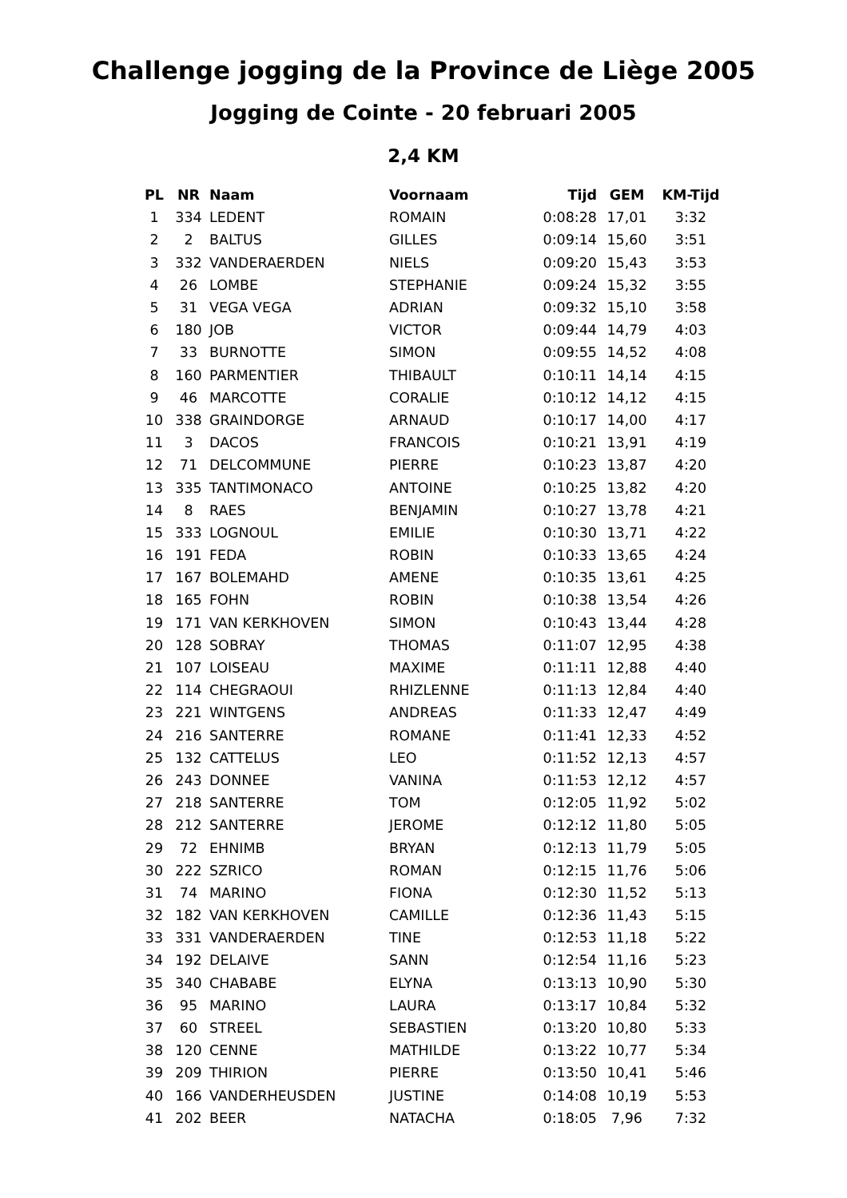Challenge jogging de la Province de Liège 2005
Jogging de Cointe - 20 februari 2005
2,4 KM
| PL | NR | Naam | Voornaam | Tijd | GEM | KM-Tijd |
| --- | --- | --- | --- | --- | --- | --- |
| 1 | 334 | LEDENT | ROMAIN | 0:08:28 | 17,01 | 3:32 |
| 2 | 2 | BALTUS | GILLES | 0:09:14 | 15,60 | 3:51 |
| 3 | 332 | VANDERAERDEN | NIELS | 0:09:20 | 15,43 | 3:53 |
| 4 | 26 | LOMBE | STEPHANIE | 0:09:24 | 15,32 | 3:55 |
| 5 | 31 | VEGA VEGA | ADRIAN | 0:09:32 | 15,10 | 3:58 |
| 6 | 180 | JOB | VICTOR | 0:09:44 | 14,79 | 4:03 |
| 7 | 33 | BURNOTTE | SIMON | 0:09:55 | 14,52 | 4:08 |
| 8 | 160 | PARMENTIER | THIBAULT | 0:10:11 | 14,14 | 4:15 |
| 9 | 46 | MARCOTTE | CORALIE | 0:10:12 | 14,12 | 4:15 |
| 10 | 338 | GRAINDORGE | ARNAUD | 0:10:17 | 14,00 | 4:17 |
| 11 | 3 | DACOS | FRANCOIS | 0:10:21 | 13,91 | 4:19 |
| 12 | 71 | DELCOMMUNE | PIERRE | 0:10:23 | 13,87 | 4:20 |
| 13 | 335 | TANTIMONACO | ANTOINE | 0:10:25 | 13,82 | 4:20 |
| 14 | 8 | RAES | BENJAMIN | 0:10:27 | 13,78 | 4:21 |
| 15 | 333 | LOGNOUL | EMILIE | 0:10:30 | 13,71 | 4:22 |
| 16 | 191 | FEDA | ROBIN | 0:10:33 | 13,65 | 4:24 |
| 17 | 167 | BOLEMAHD | AMENE | 0:10:35 | 13,61 | 4:25 |
| 18 | 165 | FOHN | ROBIN | 0:10:38 | 13,54 | 4:26 |
| 19 | 171 | VAN KERKHOVEN | SIMON | 0:10:43 | 13,44 | 4:28 |
| 20 | 128 | SOBRAY | THOMAS | 0:11:07 | 12,95 | 4:38 |
| 21 | 107 | LOISEAU | MAXIME | 0:11:11 | 12,88 | 4:40 |
| 22 | 114 | CHEGRAOUI | RHIZLENNE | 0:11:13 | 12,84 | 4:40 |
| 23 | 221 | WINTGENS | ANDREAS | 0:11:33 | 12,47 | 4:49 |
| 24 | 216 | SANTERRE | ROMANE | 0:11:41 | 12,33 | 4:52 |
| 25 | 132 | CATTELUS | LEO | 0:11:52 | 12,13 | 4:57 |
| 26 | 243 | DONNEE | VANINA | 0:11:53 | 12,12 | 4:57 |
| 27 | 218 | SANTERRE | TOM | 0:12:05 | 11,92 | 5:02 |
| 28 | 212 | SANTERRE | JEROME | 0:12:12 | 11,80 | 5:05 |
| 29 | 72 | EHNIMB | BRYAN | 0:12:13 | 11,79 | 5:05 |
| 30 | 222 | SZRICO | ROMAN | 0:12:15 | 11,76 | 5:06 |
| 31 | 74 | MARINO | FIONA | 0:12:30 | 11,52 | 5:13 |
| 32 | 182 | VAN KERKHOVEN | CAMILLE | 0:12:36 | 11,43 | 5:15 |
| 33 | 331 | VANDERAERDEN | TINE | 0:12:53 | 11,18 | 5:22 |
| 34 | 192 | DELAIVE | SANN | 0:12:54 | 11,16 | 5:23 |
| 35 | 340 | CHABABE | ELYNA | 0:13:13 | 10,90 | 5:30 |
| 36 | 95 | MARINO | LAURA | 0:13:17 | 10,84 | 5:32 |
| 37 | 60 | STREEL | SEBASTIEN | 0:13:20 | 10,80 | 5:33 |
| 38 | 120 | CENNE | MATHILDE | 0:13:22 | 10,77 | 5:34 |
| 39 | 209 | THIRION | PIERRE | 0:13:50 | 10,41 | 5:46 |
| 40 | 166 | VANDERHEUSDEN | JUSTINE | 0:14:08 | 10,19 | 5:53 |
| 41 | 202 | BEER | NATACHA | 0:18:05 | 7,96 | 7:32 |